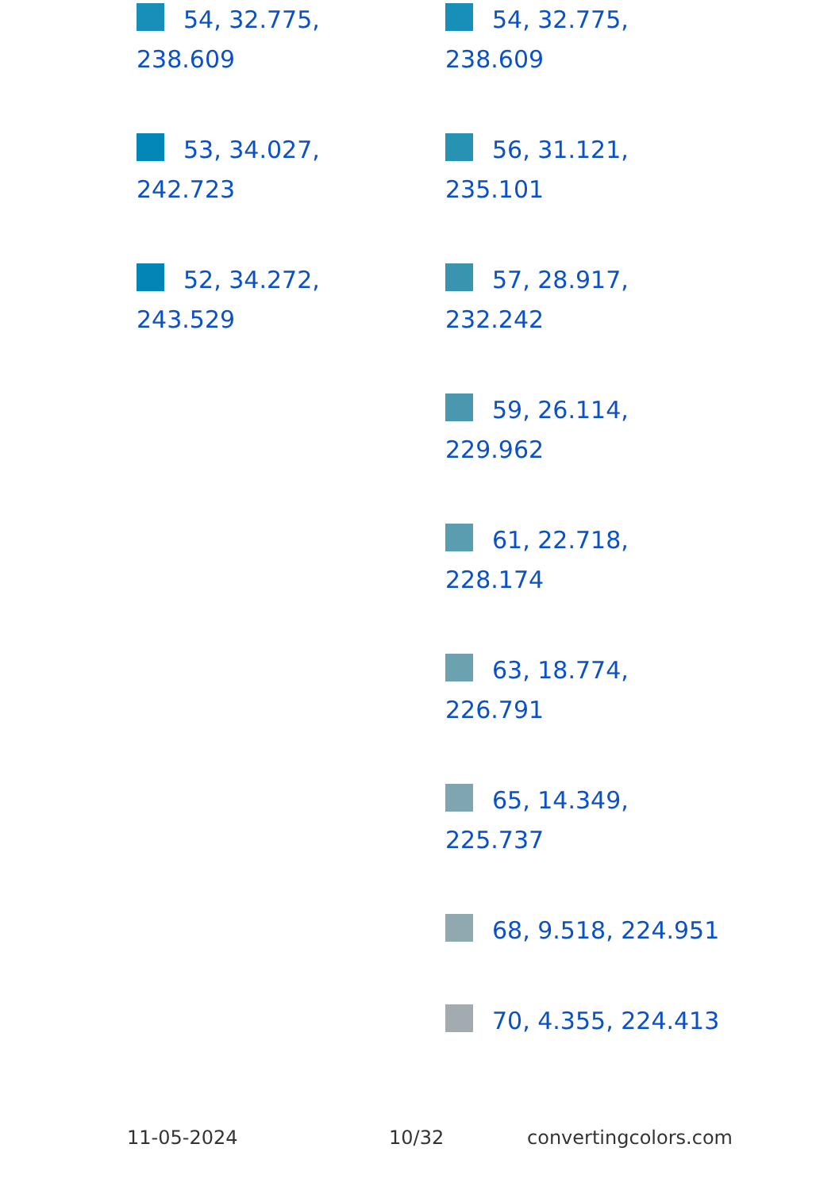54, 32.775, 238.609
53, 34.027, 242.723
52, 34.272, 243.529
54, 32.775, 238.609
56, 31.121, 235.101
57, 28.917, 232.242
59, 26.114, 229.962
61, 22.718, 228.174
63, 18.774, 226.791
65, 14.349, 225.737
68, 9.518, 224.951
70, 4.355, 224.413
11-05-2024 10/32 convertingcolors.com